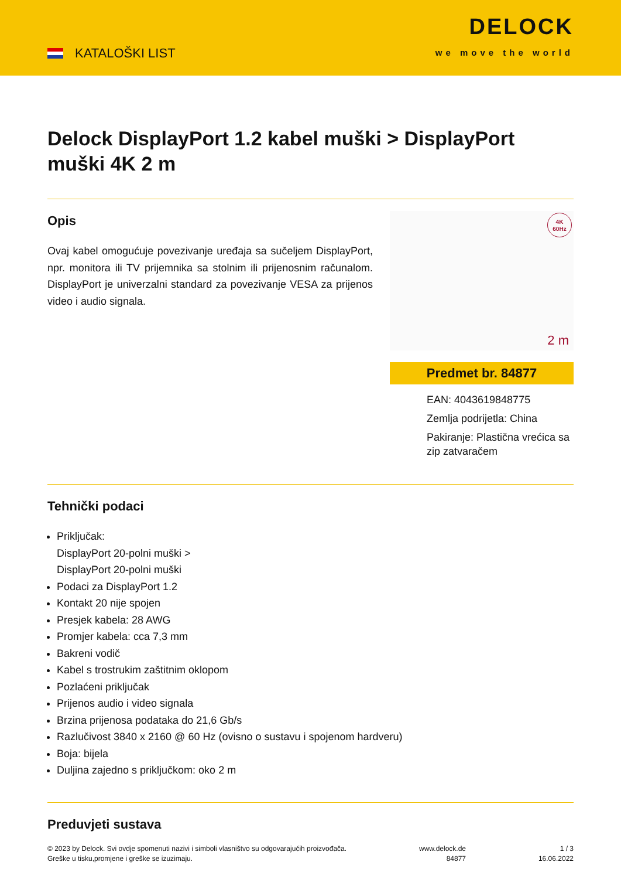KATALOŠKI LIST
DELOCK
we move the world
Delock DisplayPort 1.2 kabel muški > DisplayPort muški 4K 2 m
Opis
Ovaj kabel omogućuje povezivanje uređaja sa sučeljem DisplayPort, npr. monitora ili TV prijemnika sa stolnim ili prijenosnim računalom. DisplayPort je univerzalni standard za povezivanje VESA za prijenos video i audio signala.
4K
60Hz
2 m
Predmet br. 84877
EAN: 4043619848775
Zemlja podrijetla: China
Pakiranje: Plastična vrećica sa zip zatvaračem
Tehnički podaci
Priključak:
DisplayPort 20-polni muški >
DisplayPort 20-polni muški
Podaci za DisplayPort 1.2
Kontakt 20 nije spojen
Presjek kabela: 28 AWG
Promjer kabela: cca 7,3 mm
Bakreni vodič
Kabel s trostrukim zaštitnim oklopom
Pozlaćeni priključak
Prijenos audio i video signala
Brzina prijenosa podataka do 21,6 Gb/s
Razlučivost 3840 x 2160 @ 60 Hz (ovisno o sustavu i spojenom hardveru)
Boja: bijela
Duljina zajedno s priključkom: oko 2 m
Preduvjeti sustava
© 2023 by Delock. Svi ovdje spomenuti nazivi i simboli vlasništvo su odgovarajućih proizvođača.
Greške u tisku,promjene i greške se izuzimaju.
www.delock.de
84877
1 / 3
16.06.2022